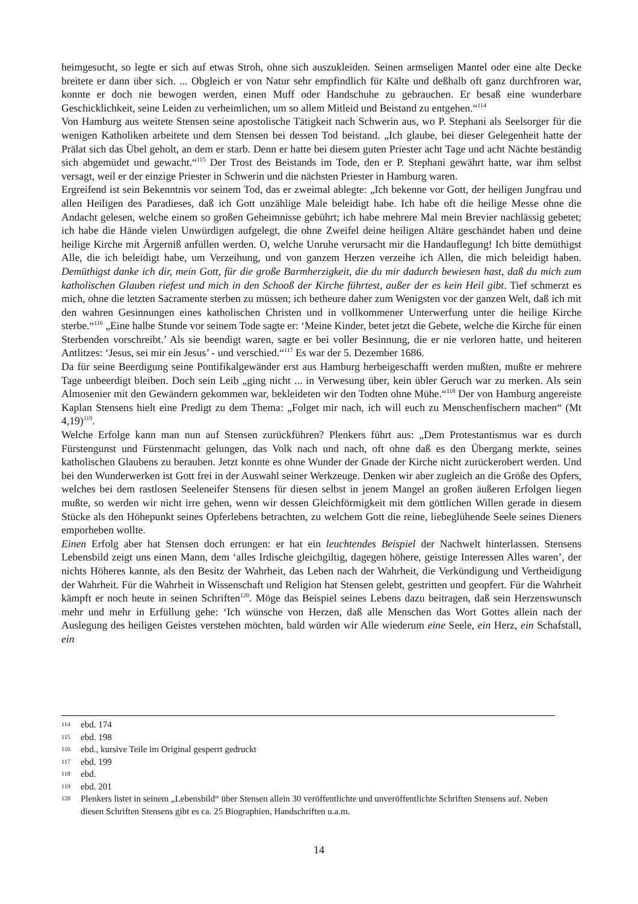heimgesucht, so legte er sich auf etwas Stroh, ohne sich auszukleiden. Seinen armseligen Mantel oder eine alte Decke breitete er dann über sich. ... Obgleich er von Natur sehr empfindlich für Kälte und deßhalb oft ganz durchfroren war, konnte er doch nie bewogen werden, einen Muff oder Handschuhe zu gebrauchen. Er besaß eine wunderbare Geschicklichkeit, seine Leiden zu verheimlichen, um so allem Mitleid und Beistand zu entgehen.“<sup>114</sup>
Von Hamburg aus weitete Stensen seine apostolische Tätigkeit nach Schwerin aus, wo P. Stephani als Seelsorger für die wenigen Katholiken arbeitete und dem Stensen bei dessen Tod beistand. „Ich glaube, bei dieser Gelegenheit hatte der Prälat sich das Übel geholt, an dem er starb. Denn er hatte bei diesem guten Priester acht Tage und acht Nächte beständig sich abgemüdet und gewacht.“<sup>115</sup> Der Trost des Beistands im Tode, den er P. Stephani gewährt hatte, war ihm selbst versagt, weil er der einzige Priester in Schwerin und die nächsten Priester in Hamburg waren.
Ergreifend ist sein Bekenntnis vor seinem Tod, das er zweimal ablegte: „Ich bekenne vor Gott, der heiligen Jungfrau und allen Heiligen des Paradieses, daß ich Gott unzählige Male beleidigt habe. Ich habe oft die heilige Messe ohne die Andacht gelesen, welche einem so großen Geheimnisse gebührt; ich habe mehrere Mal mein Brevier nachlässig gebetet; ich habe die Hände vielen Unwürdigen aufgelegt, die ohne Zweifel deine heiligen Altäre geschändet haben und deine heilige Kirche mit Ärgerniß anfüllen werden. O, welche Unruhe verursacht mir die Handauflegung! Ich bitte demüthigst Alle, die ich beleidigt habe, um Verzeihung, und von ganzem Herzen verzeihe ich Allen, die mich beleidigt haben. Demüthigst danke ich dir, mein Gott, für die große Barmherzigkeit, die du mir dadurch bewiesen hast, daß du mich zum katholischen Glauben riefest und mich in den Schooß der Kirche führtest, außer der es kein Heil gibt. Tief schmerzt es mich, ohne die letzten Sacramente sterben zu müssen; ich betheure daher zum Wenigsten vor der ganzen Welt, daß ich mit den wahren Gesinnungen eines katholischen Christen und in vollkommener Unterwerfung unter die heilige Kirche sterbe.“<sup>116</sup> „Eine halbe Stunde vor seinem Tode sagte er: ‘Meine Kinder, betet jetzt die Gebete, welche die Kirche für einen Sterbenden vorschreibt.’ Als sie beendigt waren, sagte er bei voller Besinnung, die er nie verloren hatte, und heiteren Antlitzes: ‘Jesus, sei mir ein Jesus’ - und verschied.“<sup>117</sup> Es war der 5. Dezember 1686.
Da für seine Beerdigung seine Pontifikalgewänder erst aus Hamburg herbeigeschafft werden mußten, mußte er mehrere Tage unbeerdigt bleiben. Doch sein Leib „ging nicht ... in Verwesung über, kein übler Geruch war zu merken. Als sein Almosenier mit den Gewändern gekommen war, bekleideten wir den Todten ohne Mühe.“<sup>118</sup> Der von Hamburg angereiste Kaplan Stensens hielt eine Predigt zu dem Thema: „Folget mir nach, ich will euch zu Menschenfischern machen“ (Mt 4,19)<sup>119</sup>.
Welche Erfolge kann man nun auf Stensen zurückführen? Plenkers führt aus: „Dem Protestantismus war es durch Fürstengunst und Fürstenmacht gelungen, das Volk nach und nach, oft ohne daß es den Übergang merkte, seines katholischen Glaubens zu berauben. Jetzt konnte es ohne Wunder der Gnade der Kirche nicht zurückerobert werden. Und bei den Wunderwerken ist Gott frei in der Auswahl seiner Werkzeuge. Denken wir aber zugleich an die Größe des Opfers, welches bei dem rastlosen Seeleneifer Stensens für diesen selbst in jenem Mangel an großen äußeren Erfolgen liegen mußte, so werden wir nicht irre gehen, wenn wir dessen Gleichförmigkeit mit dem göttlichen Willen gerade in diesem Stücke als den Höhepunkt seines Opferlebens betrachten, zu welchem Gott die reine, liebeglühende Seele seines Dieners emporheben wollte.
Einen Erfolg aber hat Stensen doch errungen: er hat ein leuchtendes Beispiel der Nachwelt hinterlassen. Stensens Lebensbild zeigt uns einen Mann, dem ‘alles Irdische gleichgiltig, dagegen höhere, geistige Interessen Alles waren’, der nichts Höheres kannte, als den Besitz der Wahrheit, das Leben nach der Wahrheit, die Verkündigung und Vertheidigung der Wahrheit. Für die Wahrheit in Wissenschaft und Religion hat Stensen gelebt, gestritten und geopfert. Für die Wahrheit kämpft er noch heute in seinen Schriften<sup>120</sup>. Möge das Beispiel seines Lebens dazu beitragen, daß sein Herzenswunsch mehr und mehr in Erfüllung gehe: ‘Ich wünsche von Herzen, daß alle Menschen das Wort Gottes allein nach der Auslegung des heiligen Geistes verstehen möchten, bald würden wir Alle wiederum eine Seele, ein Herz, ein Schafstall, ein
114 ebd. 174
115 ebd. 198
116 ebd., kursive Teile im Original gesperrt gedruckt
117 ebd. 199
118 ebd.
119 ebd. 201
120 Plenkers listet in seinem „Lebensbild“ über Stensen allein 30 veröffentlichte und unveröffentlichte Schriften Stensens auf. Neben diesen Schriften Stensens gibt es ca. 25 Biographien, Handschriften u.a.m.
14